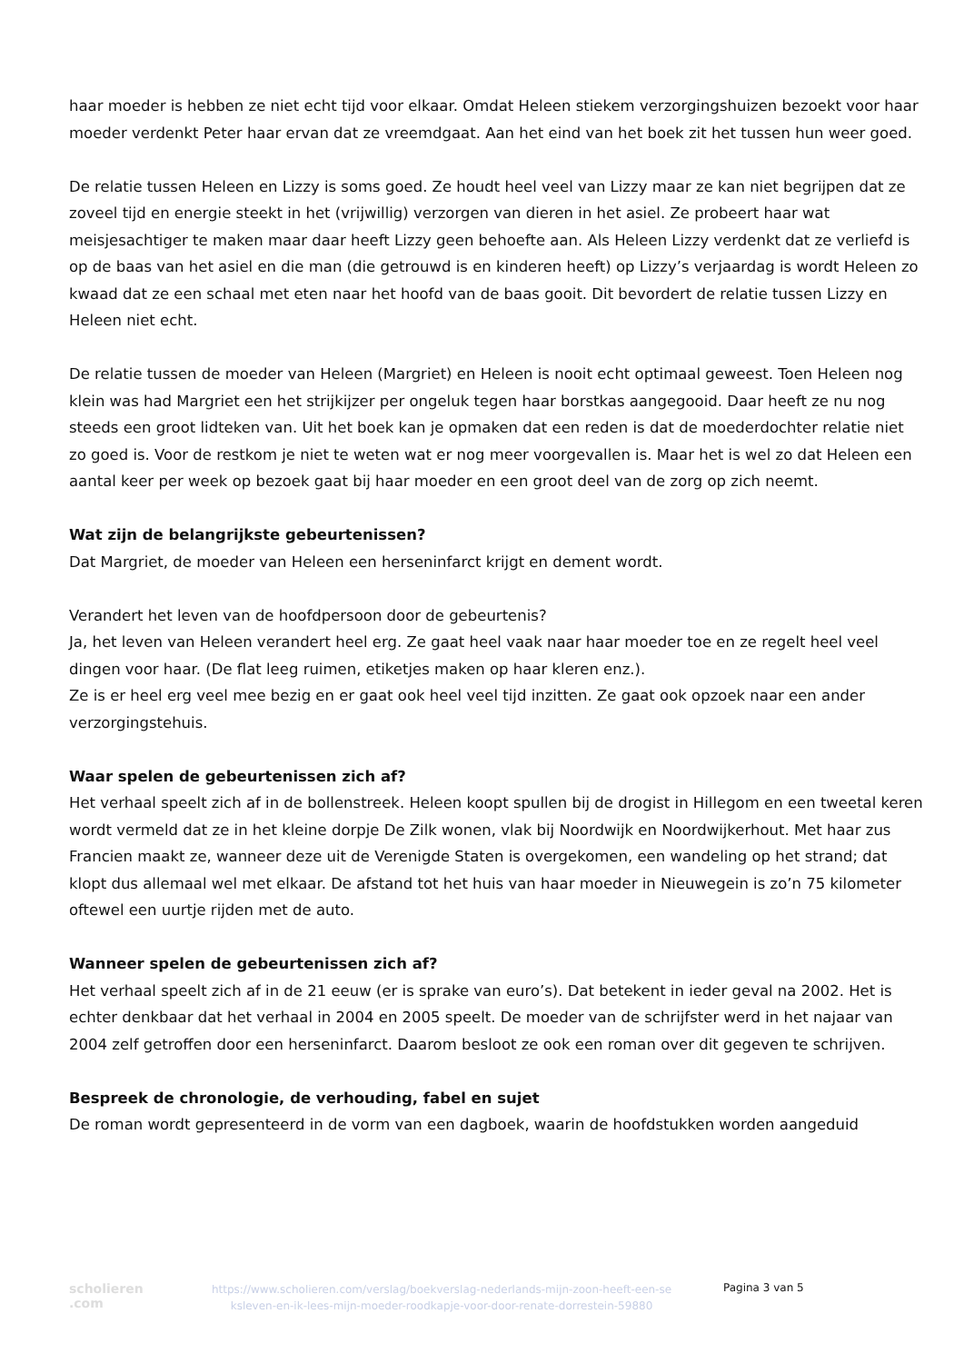haar moeder is hebben ze niet echt tijd voor elkaar. Omdat Heleen stiekem verzorgingshuizen bezoekt voor haar moeder verdenkt Peter haar ervan dat ze vreemdgaat. Aan het eind van het boek zit het tussen hun weer goed.
De relatie tussen Heleen en Lizzy is soms goed. Ze houdt heel veel van Lizzy maar ze kan niet begrijpen dat ze zoveel tijd en energie steekt in het (vrijwillig) verzorgen van dieren in het asiel. Ze probeert haar wat meisjesachtiger te maken maar daar heeft Lizzy geen behoefte aan. Als Heleen Lizzy verdenkt dat ze verliefd is op de baas van het asiel en die man (die getrouwd is en kinderen heeft) op Lizzy’s verjaardag is wordt Heleen zo kwaad dat ze een schaal met eten naar het hoofd van de baas gooit. Dit bevordert de relatie tussen Lizzy en Heleen niet echt.
De relatie tussen de moeder van Heleen (Margriet) en Heleen is nooit echt optimaal geweest. Toen Heleen nog klein was had Margriet een het strijkijzer per ongeluk tegen haar borstkas aangegooid. Daar heeft ze nu nog steeds een groot lidteken van. Uit het boek kan je opmaken dat een reden is dat de moederdochter relatie niet zo goed is. Voor de restkom je niet te weten wat er nog meer voorgevallen is. Maar het is wel zo dat Heleen een aantal keer per week op bezoek gaat bij haar moeder en een groot deel van de zorg op zich neemt.
Wat zijn de belangrijkste gebeurtenissen?
Dat Margriet, de moeder van Heleen een herseninfarct krijgt en dement wordt.
Verandert het leven van de hoofdpersoon door de gebeurtenis?
Ja, het leven van Heleen verandert heel erg. Ze gaat heel vaak naar haar moeder toe en ze regelt heel veel dingen voor haar. (De flat leeg ruimen, etiketjes maken op haar kleren enz.).
Ze is er heel erg veel mee bezig en er gaat ook heel veel tijd inzitten. Ze gaat ook opzoek naar een ander verzorgingstehuis.
Waar spelen de gebeurtenissen zich af?
Het verhaal speelt zich af in de bollenstreek. Heleen koopt spullen bij de drogist in Hillegom en een tweetal keren wordt vermeld dat ze in het kleine dorpje De Zilk wonen, vlak bij Noordwijk en Noordwijkerhout. Met haar zus Francien maakt ze, wanneer deze uit de Verenigde Staten is overgekomen, een wandeling op het strand; dat klopt dus allemaal wel met elkaar. De afstand tot het huis van haar moeder in Nieuwegein is zo’n 75 kilometer oftewel een uurtje rijden met de auto.
Wanneer spelen de gebeurtenissen zich af?
Het verhaal speelt zich af in de 21 eeuw (er is sprake van euro’s). Dat betekent in ieder geval na 2002. Het is echter denkbaar dat het verhaal in 2004 en 2005 speelt. De moeder van de schrijfster werd in het najaar van 2004 zelf getroffen door een herseninfarct. Daarom besloot ze ook een roman over dit gegeven te schrijven.
Bespreek de chronologie, de verhouding, fabel en sujet
De roman wordt gepresenteerd in de vorm van een dagboek, waarin de hoofdstukken worden aangeduid
scholieren
.com
https://www.scholieren.com/verslag/boekverslag-nederlands-mijn-zoon-heeft-een-se ksleven-en-ik-lees-mijn-moeder-roodkapje-voor-door-renate-dorrestein-59880
Pagina 3 van 5